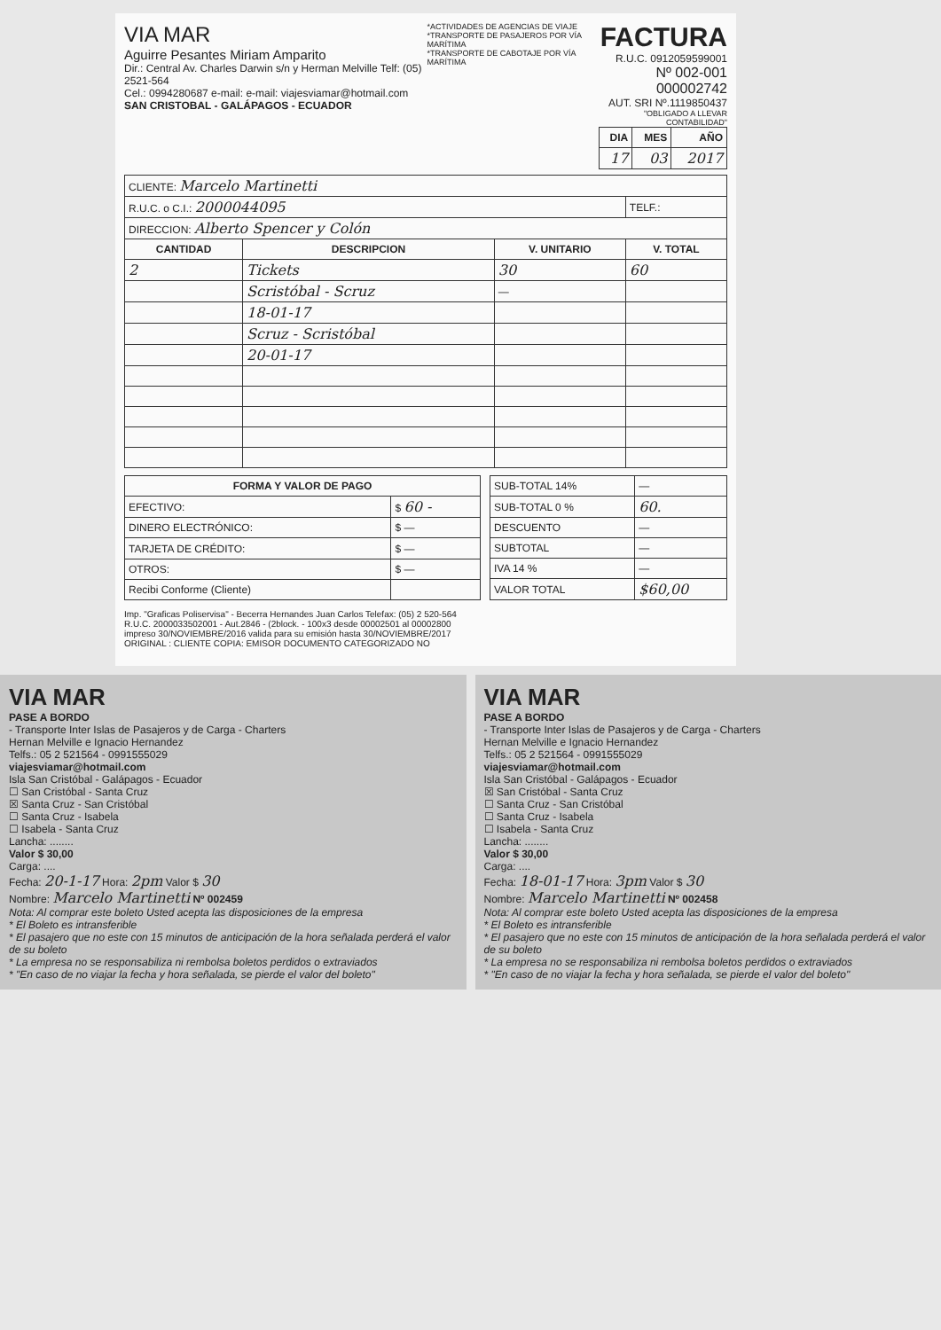VIA MAR
Aguirre Pesantes Miriam Amparito
Dir.: Central Av. Charles Darwin s/n y Herman Melville Telf: (05) 2521-564
Cel.: 0994280687 e-mail: e-mail: viajesviamar@hotmail.com
SAN CRISTOBAL - GALÁPAGOS - ECUADOR
*ACTIVIDADES DE AGENCIAS DE VIAJE
*TRANSPORTE DE PASAJEROS POR VÍA MARÍTIMA
*TRANSPORTE DE CABOTAJE POR VÍA MARÍTIMA
FACTURA
R.U.C. 0912059599001
Nº 002-001 000002742
AUT. SRI Nº.1119850437
"OBLIGADO A LLEVAR CONTABILIDAD"
| DIA | MES | AÑO |
| --- | --- | --- |
| 17 | 03 | 2017 |
| CLIENTE: Marcelo Martinetti | | | |
| R.U.C. o C.I.: 2000044095 | | | TELF.: |
| DIRECCION: Alberto Spencer y Colón | | | |
| CANTIDAD | DESCRIPCION | V. UNITARIO | V. TOTAL |
| 2 | Tickets | 30 | 60 |
| | Scristóbal - Scruz | — | |
| | 18-01-17 | | |
| | Scruz - Scristóbal | | |
| | 20-01-17 | | |
| FORMA Y VALOR DE PAGO | |
| --- | --- |
| EFECTIVO: | $ 60 - |
| DINERO ELECTRÓNICO: | $ — |
| TARJETA DE CRÉDITO: | $ — |
| OTROS: | $ — |
| Recibi Conforme (Cliente) | |
| SUB-TOTAL 14% | — |
| SUB-TOTAL 0 % | 60. |
| DESCUENTO | — |
| SUBTOTAL | — |
| IVA 14 % | — |
| VALOR TOTAL | $60,00 |
Imp. "Graficas Poliservisa" - Becerra Hernandes Juan Carlos Telefax: (05) 2 520-564
R.U.C. 2000033502001 - Aut.2846 - (2block. - 100x3 desde 00002501 al 00002800
impreso 30/NOVIEMBRE/2016 valida para su emisión hasta 30/NOVIEMBRE/2017
ORIGINAL : CLIENTE COPIA: EMISOR DOCUMENTO CATEGORIZADO NO
VIA MAR
PASE A BORDO
- Transporte Inter Islas de Pasajeros y de Carga - Charters
Hernan Melville e Ignacio Hernandez
Telfs.: 05 2 521564 - 0991555029
viajesviamar@hotmail.com
Isla San Cristóbal - Galápagos - Ecuador
☐ San Cristóbal - Santa Cruz
☒ Santa Cruz - San Cristóbal
☐ Santa Cruz - Isabela
☐ Isabela - Santa Cruz
Lancha: ........
Valor $ 30,00
Carga: ....
Fecha: 20-1-17 Hora: 2pm Valor $ 30
Nombre: Marcelo Martinetti Nº 002459
Nota: Al comprar este boleto Usted acepta las disposiciones de la empresa
* El Boleto es intransferible
* El pasajero que no este con 15 minutos de anticipación de la hora señalada perderá el valor de su boleto
* La empresa no se responsabiliza ni rembolsa boletos perdidos o extraviados
* "En caso de no viajar la fecha y hora señalada, se pierde el valor del boleto"
VIA MAR
PASE A BORDO
- Transporte Inter Islas de Pasajeros y de Carga - Charters
Hernan Melville e Ignacio Hernandez
Telfs.: 05 2 521564 - 0991555029
viajesviamar@hotmail.com
Isla San Cristóbal - Galápagos - Ecuador
☒ San Cristóbal - Santa Cruz
☐ Santa Cruz - San Cristóbal
☐ Santa Cruz - Isabela
☐ Isabela - Santa Cruz
Lancha: ........
Valor $ 30,00
Carga: ....
Fecha: 18-01-17 Hora: 3pm Valor $ 30
Nombre: Marcelo Martinetti Nº 002458
Nota: Al comprar este boleto Usted acepta las disposiciones de la empresa
* El Boleto es intransferible
* El pasajero que no este con 15 minutos de anticipación de la hora señalada perderá el valor de su boleto
* La empresa no se responsabiliza ni rembolsa boletos perdidos o extraviados
* "En caso de no viajar la fecha y hora señalada, se pierde el valor del boleto"